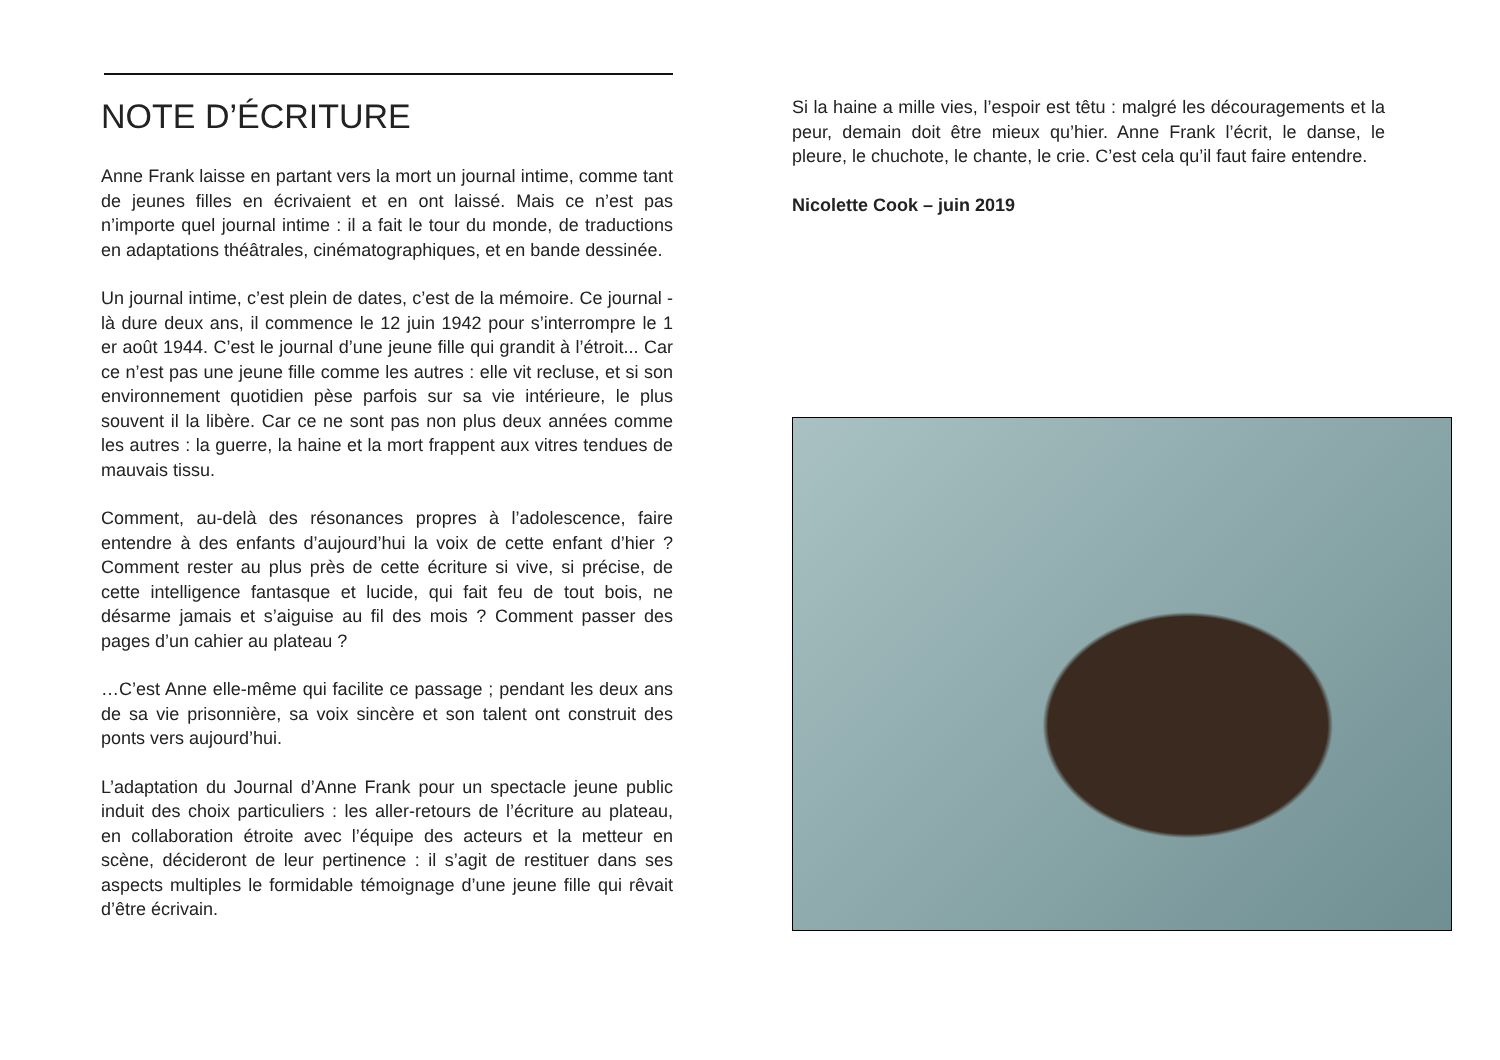NOTE D’ÉCRITURE
Anne Frank laisse en partant vers la mort un journal intime, comme tant de jeunes filles en écrivaient et en ont laissé. Mais ce n’est pas n’importe quel journal intime : il a fait le tour du monde, de traductions en adaptations théâtrales, cinématographiques, et en bande dessinée.
Un journal intime, c’est plein de dates, c’est de la mémoire. Ce journal - là dure deux ans, il commence le 12 juin 1942 pour s’interrompre le 1 er août 1944. C’est le journal d’une jeune fille qui grandit à l’étroit... Car ce n’est pas une jeune fille comme les autres : elle vit recluse, et si son environnement quotidien pèse parfois sur sa vie intérieure, le plus souvent il la libère. Car ce ne sont pas non plus deux années comme les autres : la guerre, la haine et la mort frappent aux vitres tendues de mauvais tissu.
Comment, au-delà des résonances propres à l’adolescence, faire entendre à des enfants d’aujourd’hui la voix de cette enfant d’hier ? Comment rester au plus près de cette écriture si vive, si précise, de cette intelligence fantasque et lucide, qui fait feu de tout bois, ne désarme jamais et s’aiguise au fil des mois ? Comment passer des pages d’un cahier au plateau ?
…C’est Anne elle-même qui facilite ce passage ; pendant les deux ans de sa vie prisonnière, sa voix sincère et son talent ont construit des ponts vers aujourd’hui.
L’adaptation du Journal d’Anne Frank pour un spectacle jeune public induit des choix particuliers : les aller-retours de l’écriture au plateau, en collaboration étroite avec l’équipe des acteurs et la metteur en scène, décideront de leur pertinence : il s’agit de restituer dans ses aspects multiples le formidable témoignage d’une jeune fille qui rêvait d’être écrivain.
Si la haine a mille vies, l’espoir est têtu : malgré les découragements et la peur, demain doit être mieux qu’hier. Anne Frank l’écrit, le danse, le pleure, le chuchote, le chante, le crie. C’est cela qu’il faut faire entendre.
Nicolette Cook – juin 2019